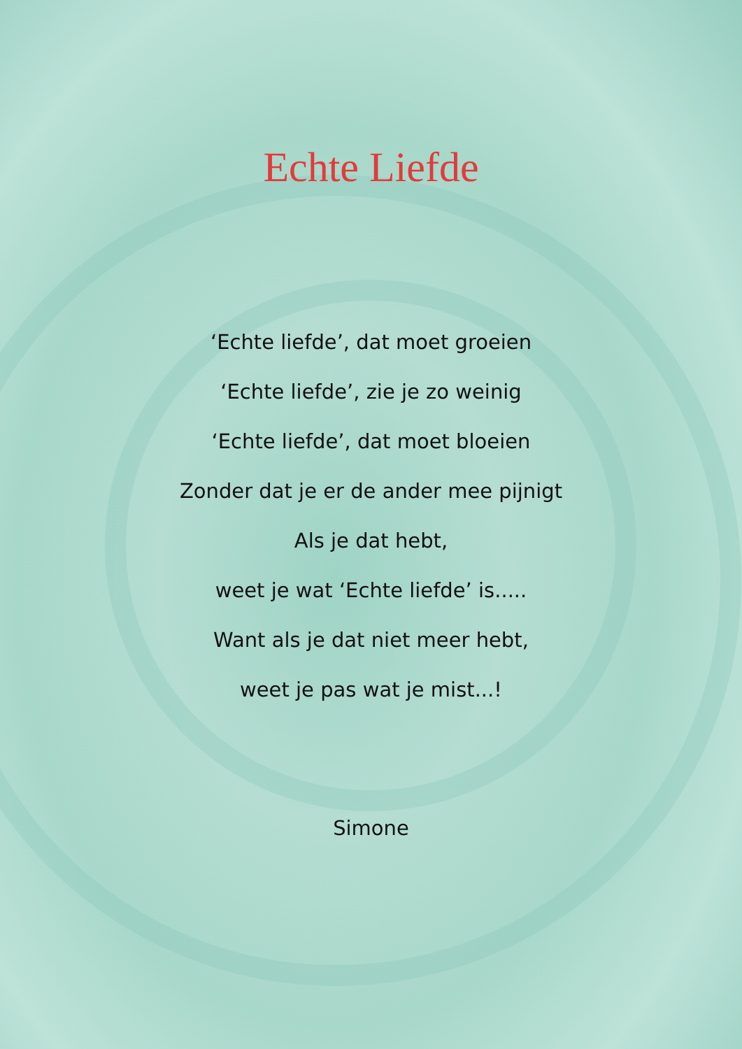Echte Liefde
‘Echte liefde’, dat moet groeien
‘Echte liefde’, zie je zo weinig
‘Echte liefde’, dat moet bloeien
Zonder dat je er de ander mee pijnigt
Als je dat hebt,
weet je wat ‘Echte liefde’ is.....
Want als je dat niet meer hebt,
weet je pas wat je mist...!
Simone